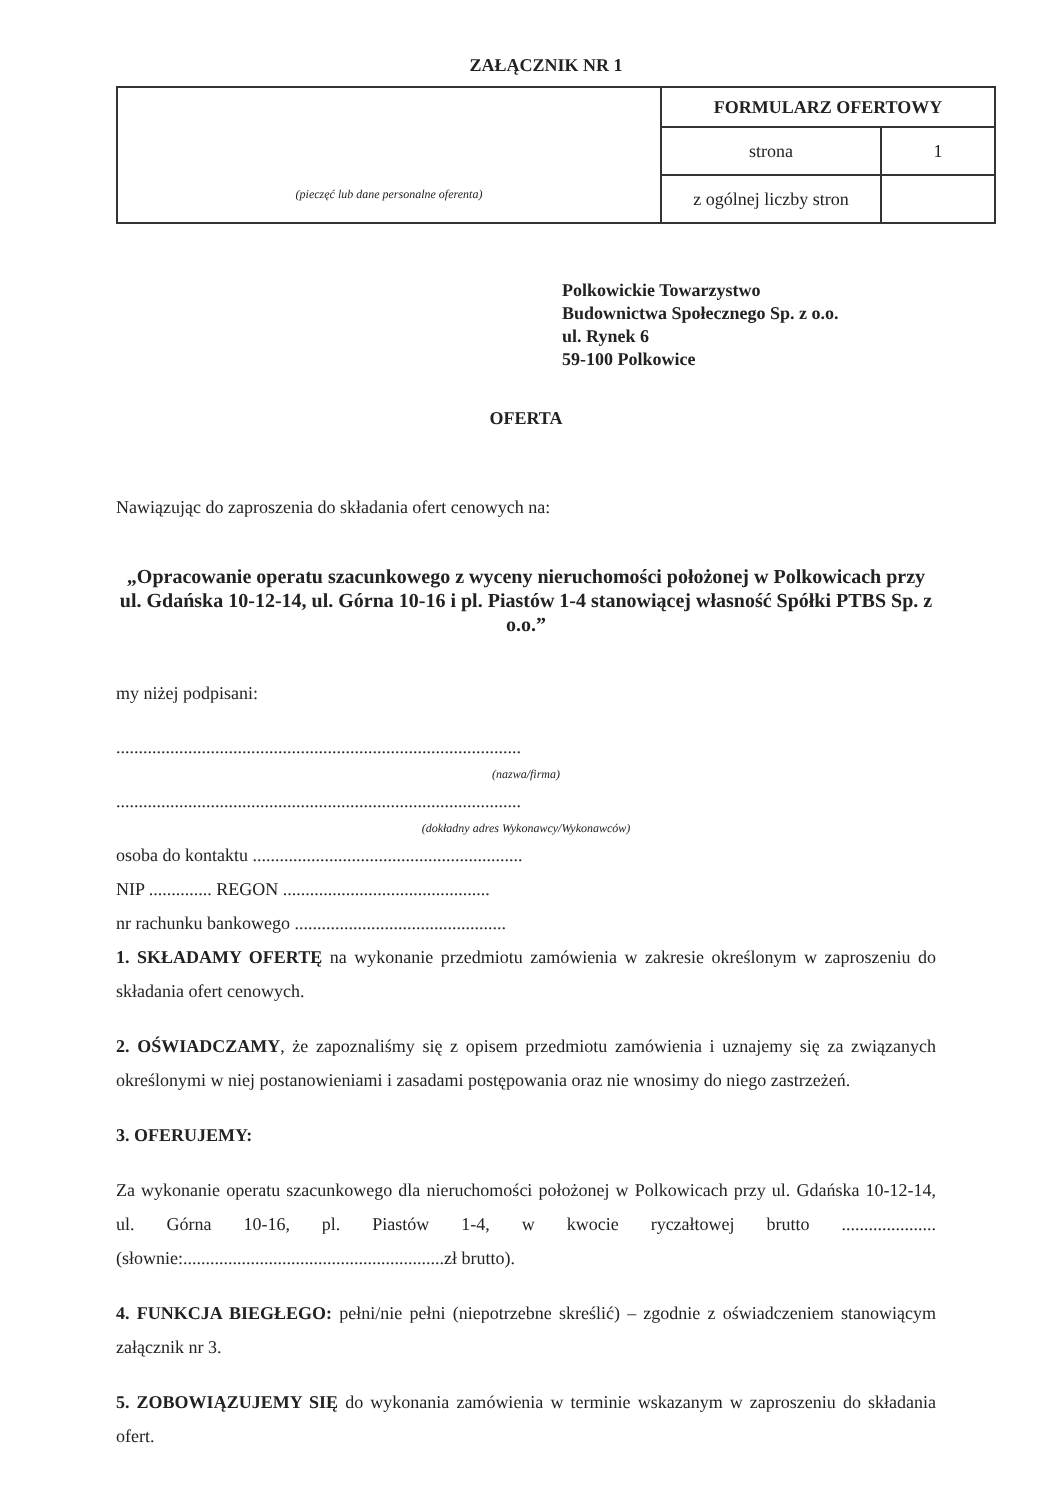ZAŁĄCZNIK NR 1
| (pieczęć lub dane personalne oferenta) | FORMULARZ OFERTOWY | |
| | strona | 1 |
| | z ogólnej liczby stron | |
Polkowickie Towarzystwo
Budownictwa Społecznego Sp. z o.o.
ul. Rynek 6
59-100 Polkowice
OFERTA
Nawiązując do zaproszenia do składania ofert cenowych na:
„Opracowanie operatu szacunkowego z wyceny nieruchomości położonej w Polkowicach przy ul. Gdańska 10-12-14, ul. Górna 10-16 i pl. Piastów 1-4 stanowiącej własność Spółki PTBS Sp. z o.o.”
my niżej podpisani:
..........................................................................................
(nazwa/firma)
..........................................................................................
(dokładny adres Wykonawcy/Wykonawców)
osoba do kontaktu ............................................................
NIP .............. REGON ..............................................
nr rachunku bankowego ...............................................
1. SKŁADAMY OFERTĘ na wykonanie przedmiotu zamówienia w zakresie określonym w zaproszeniu do składania ofert cenowych.
2. OŚWIADCZAMY, że zapoznaliśmy się z opisem przedmiotu zamówienia i uznajemy się za związanych określonymi w niej postanowieniami i zasadami postępowania oraz nie wnosimy do niego zastrzeżeń.
3. OFERUJEMY:
Za wykonanie operatu szacunkowego dla nieruchomości położonej w Polkowicach przy ul. Gdańska 10-12-14, ul. Górna 10-16, pl. Piastów 1-4, w kwocie ryczałtowej brutto ..................... (słownie:..........................................................zł brutto).
4. FUNKCJA BIEGŁEGO: pełni/nie pełni (niepotrzebne skreślić) – zgodnie z oświadczeniem stanowiącym załącznik nr 3.
5. ZOBOWIĄZUJEMY SIĘ do wykonania zamówienia w terminie wskazanym w zaproszeniu do składania ofert.